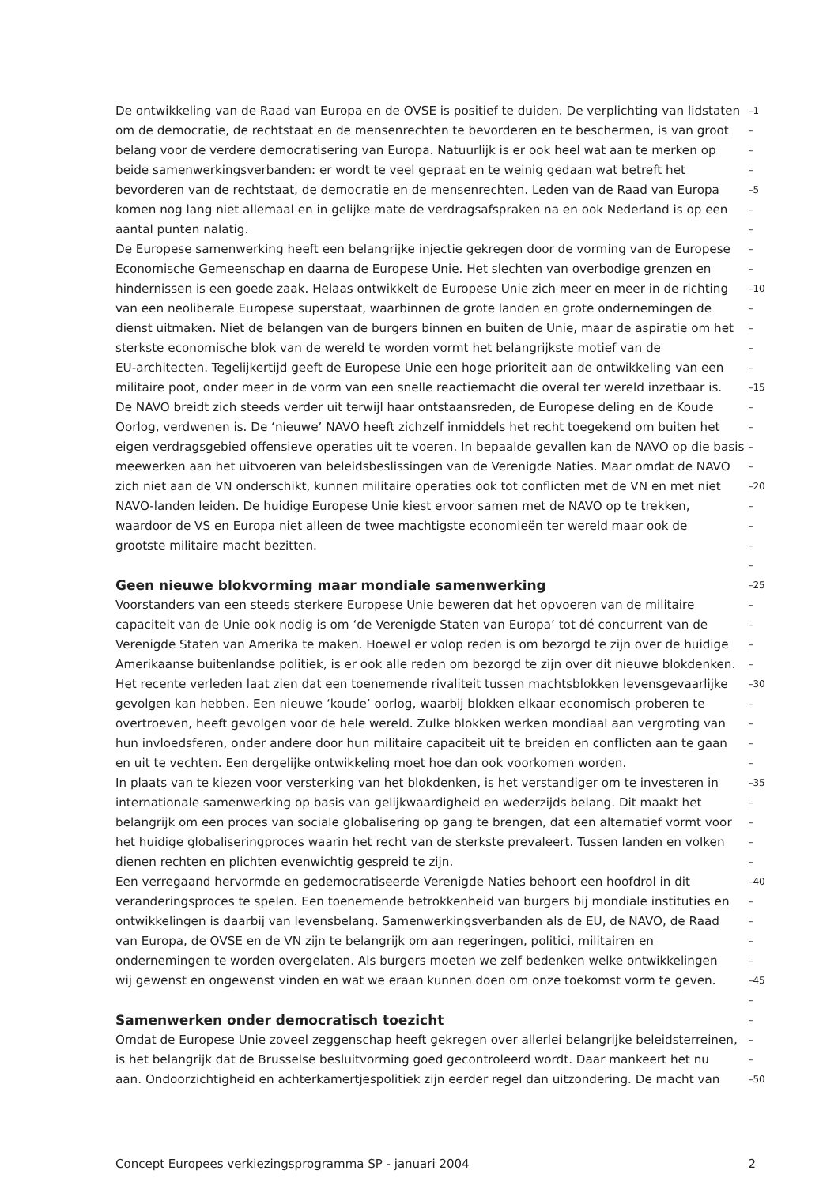De ontwikkeling van de Raad van Europa en de OVSE is positief te duiden. De verplichting van lidstaten –1
om de democratie, de rechtstaat en de mensenrechten te bevorderen en te beschermen, is van groot –
belang voor de verdere democratisering van Europa. Natuurlijk is er ook heel wat aan te merken op –
beide samenwerkingsverbanden: er wordt te veel gepraat en te weinig gedaan wat betreft het –
bevorderen van de rechtstaat, de democratie en de mensenrechten. Leden van de Raad van Europa –5
komen nog lang niet allemaal en in gelijke mate de verdragsafspraken na en ook Nederland is op een –
aantal punten nalatig. –
De Europese samenwerking heeft een belangrijke injectie gekregen door de vorming van de Europese –
Economische Gemeenschap en daarna de Europese Unie. Het slechten van overbodige grenzen en –
hindernissen is een goede zaak. Helaas ontwikkelt de Europese Unie zich meer en meer in de richting –10
van een neoliberale Europese superstaat, waarbinnen de grote landen en grote ondernemingen de –
dienst uitmaken. Niet de belangen van de burgers binnen en buiten de Unie, maar de aspiratie om het –
sterkste economische blok van de wereld te worden vormt het belangrijkste motief van de –
EU-architecten. Tegelijkertijd geeft de Europese Unie een hoge prioriteit aan de ontwikkeling van een –
militaire poot, onder meer in de vorm van een snelle reactiemacht die overal ter wereld inzetbaar is. –15
De NAVO breidt zich steeds verder uit terwijl haar ontstaansreden, de Europese deling en de Koude –
Oorlog, verdwenen is. De ‘nieuwe’ NAVO heeft zichzelf inmiddels het recht toegekend om buiten het –
eigen verdragsgebied offensieve operaties uit te voeren. In bepaalde gevallen kan de NAVO op die basis –
meewerken aan het uitvoeren van beleidsbeslissingen van de Verenigde Naties. Maar omdat de NAVO –
zich niet aan de VN onderschikt, kunnen militaire operaties ook tot conflicten met de VN en met niet –20
NAVO-landen leiden. De huidige Europese Unie kiest ervoor samen met de NAVO op te trekken, –
waardoor de VS en Europa niet alleen de twee machtigste economieën ter wereld maar ook de –
grootste militaire macht bezitten. –
–
Geen nieuwe blokvorming maar mondiale samenwerking
–25
Voorstanders van een steeds sterkere Europese Unie beweren dat het opvoeren van de militaire –
capaciteit van de Unie ook nodig is om ‘de Verenigde Staten van Europa’ tot dé concurrent van de –
Verenigde Staten van Amerika te maken. Hoewel er volop reden is om bezorgd te zijn over de huidige –
Amerikaanse buitenlandse politiek, is er ook alle reden om bezorgd te zijn over dit nieuwe blokdenken. –
Het recente verleden laat zien dat een toenemende rivaliteit tussen machtsblokken levensgevaarlijke –30
gevolgen kan hebben. Een nieuwe ‘koude’ oorlog, waarbij blokken elkaar economisch proberen te –
overtroeven, heeft gevolgen voor de hele wereld. Zulke blokken werken mondiaal aan vergroting van –
hun invloedsferen, onder andere door hun militaire capaciteit uit te breiden en conflicten aan te gaan –
en uit te vechten. Een dergelijke ontwikkeling moet hoe dan ook voorkomen worden. –
In plaats van te kiezen voor versterking van het blokdenken, is het verstandiger om te investeren in –35
internationale samenwerking op basis van gelijkwaardigheid en wederzijds belang. Dit maakt het –
belangrijk om een proces van sociale globalisering op gang te brengen, dat een alternatief vormt voor –
het huidige globaliseringproces waarin het recht van de sterkste prevaleert. Tussen landen en volken –
dienen rechten en plichten evenwichtig gespreid te zijn. –
Een verregaand hervormde en gedemocratiseerde Verenigde Naties behoort een hoofdrol in dit –40
veranderingsproces te spelen. Een toenemende betrokkenheid van burgers bij mondiale instituties en –
ontwikkelingen is daarbij van levensbelang. Samenwerkingsverbanden als de EU, de NAVO, de Raad –
van Europa, de OVSE en de VN zijn te belangrijk om aan regeringen, politici, militairen en –
ondernemingen te worden overgelaten. Als burgers moeten we zelf bedenken welke ontwikkelingen –
wij gewenst en ongewenst vinden en wat we eraan kunnen doen om onze toekomst vorm te geven. –45
–
Samenwerken onder democratisch toezicht
–
Omdat de Europese Unie zoveel zeggenschap heeft gekregen over allerlei belangrijke beleidsterreinen, –
is het belangrijk dat de Brusselse besluitvorming goed gecontroleerd wordt. Daar mankeert het nu –
aan. Ondoorzichtigheid en achterkamertjespolitiek zijn eerder regel dan uitzondering. De macht van –50
Concept Europees verkiezingsprogramma SP - januari 2004 2